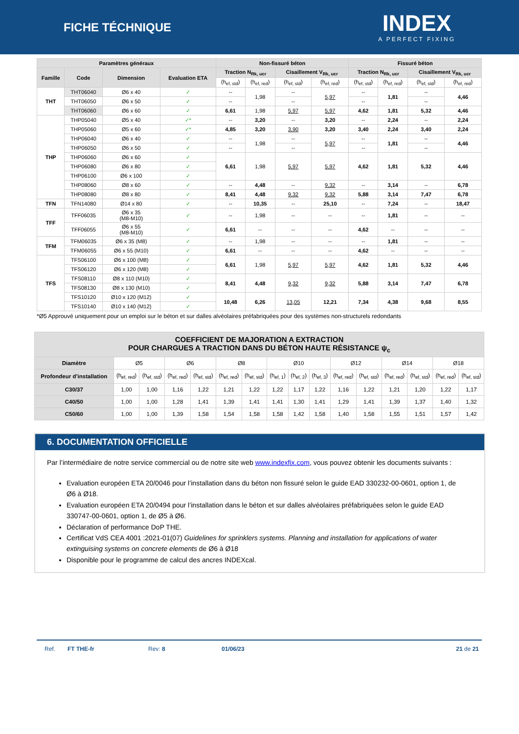FICHE TÉCHNIQUE
INDEX
A PERFECT FIXING
| Paramètres généraux | | | | Non-fissuré béton | | | | Fissuré béton | | | |
| --- | --- | --- | --- | --- | --- | --- | --- | --- | --- | --- | --- |
| Famille | Code | Dimension | Evaluation ETA | Traction N<sub>Rk, ucr</sub> | | Cisaillement V<sub>Rk, ucr</sub> | | Traction N<sub>Rk, ucr</sub> | | Cisaillement V<sub>Rk, ucr</sub> | |
| | | | | (h<sub>ef, std</sub>) | (h<sub>ef, red</sub>) | (h<sub>ef, std</sub>) | (h<sub>ef, red</sub>) | (h<sub>ef, std</sub>) | (h<sub>ef, red</sub>) | (h<sub>ef, std</sub>) | (h<sub>ef, red</sub>) |
| THT | THT06040 | Ø6 x 40 | ✓ | -- | 1,98 | -- | 5,97 | -- | 1,81 | -- | 4,46 |
| | THT06050 | Ø6 x 50 | ✓ | -- | | -- | | -- | | -- | |
| | THT06060 | Ø6 x 60 | ✓ | 6,61 | 1,98 | 5,97 | 5,97 | 4,62 | 1,81 | 5,32 | 4,46 |
| THP | THP05040 | Ø5 x 40 | ✓* | -- | 3,20 | -- | 3,20 | -- | 2,24 | -- | 2,24 |
| | THP05060 | Ø5 x 60 | ✓* | 4,85 | 3,20 | 3,90 | 3,20 | 3,40 | 2,24 | 3,40 | 2,24 |
| | THP06040 | Ø6 x 40 | ✓ | -- | 1,98 | -- | 5,97 | -- | 1,81 | -- | 4,46 |
| | THP06050 | Ø6 x 50 | ✓ | -- | | -- | | -- | | -- | |
| | THP06060 | Ø6 x 60 | ✓ | 6,61 | 1,98 | 5,97 | 5,97 | 4,62 | 1,81 | 5,32 | 4,46 |
| | THP06080 | Ø6 x 80 | ✓ | | | | | | | | |
| | THP06100 | Ø6 x 100 | ✓ | | | | | | | | |
| | THP08060 | Ø8 x 60 | ✓ | -- | 4,48 | -- | 9,32 | -- | 3,14 | -- | 6,78 |
| | THP08080 | Ø8 x 80 | ✓ | 8,41 | 4,48 | 9,32 | 9,32 | 5,88 | 3,14 | 7,47 | 6,78 |
| TFN | TFN14080 | Ø14 x 80 | ✓ | -- | 10,35 | -- | 25,10 | -- | 7,24 | -- | 18,47 |
| TFF | TFF06035 | Ø6 x 35 (M8-M10) | ✓ | -- | 1,98 | -- | -- | -- | 1,81 | -- | -- |
| | TFF06055 | Ø6 x 55 (M8-M10) | ✓ | 6,61 | -- | -- | -- | 4,62 | -- | -- | -- |
| TFM | TFM06035 | Ø6 x 35 (M8) | ✓ | -- | 1,98 | -- | -- | -- | 1,81 | -- | -- |
| | TFM06055 | Ø6 x 55 (M10) | ✓ | 6,61 | -- | -- | -- | 4,62 | -- | -- | -- |
| TFS | TFS06100 | Ø6 x 100 (M8) | ✓ | 6,61 | 1,98 | 5,97 | 5,97 | 4,62 | 1,81 | 5,32 | 4,46 |
| | TFS06120 | Ø6 x 120 (M8) | ✓ | | | | | | | | |
| | TFS08110 | Ø8 x 110 (M10) | ✓ | 8,41 | 4,48 | 9,32 | 9,32 | 5,88 | 3,14 | 7,47 | 6,78 |
| | TFS08130 | Ø8 x 130 (M10) | ✓ | | | | | | | | |
| | TFS10120 | Ø10 x 120 (M12) | ✓ | 10,48 | 6,26 | 13,05 | 12,21 | 7,34 | 4,38 | 9,68 | 8,55 |
| | TFS10140 | Ø10 x 140 (M12) | ✓ | | | | | | | | |
*Ø5 Approuvé uniquement pour un emploi sur le béton et sur dalles alvéolaires préfabriquées pour des systèmes non-structurels redondants
| COEFFICIENT DE MAJORATION A EXTRACTION POUR CHARGUES A TRACTION DANS DU BÉTON HAUTE RÉSISTANCE ψ<sub>c</sub> | | | | | | | | | | | | | | | |
| --- | --- | --- | --- | --- | --- | --- | --- | --- | --- | --- | --- | --- | --- | --- | --- |
| Diamètre | Ø5 | | Ø6 | | Ø8 | | Ø10 | | | Ø12 | | Ø14 | | Ø18 | |
| Profondeur d’installation | (h<sub>ef, red</sub>) | (h<sub>ef, std</sub>) | (h<sub>ef, red</sub>) | (h<sub>ef, std</sub>) | (h<sub>ef, red</sub>) | (h<sub>ef, std</sub>) | (h<sub>ef, 1</sub>) | (h<sub>ef, 2</sub>) | (h<sub>ef, 3</sub>) | (h<sub>ef, red</sub>) | (h<sub>ef, std</sub>) | (h<sub>ef, red</sub>) | (h<sub>ef, std</sub>) | (h<sub>ef, red</sub>) | (h<sub>ef, std</sub>) |
| C30/37 | 1,00 | 1,00 | 1,16 | 1,22 | 1,21 | 1,22 | 1,22 | 1,17 | 1,22 | 1,16 | 1,22 | 1,21 | 1,20 | 1,22 | 1,17 |
| C40/50 | 1,00 | 1,00 | 1,28 | 1,41 | 1,39 | 1,41 | 1,41 | 1,30 | 1,41 | 1,29 | 1,41 | 1,39 | 1,37 | 1,40 | 1,32 |
| C50/60 | 1,00 | 1,00 | 1,39 | 1,58 | 1,54 | 1,58 | 1,58 | 1,42 | 1,58 | 1,40 | 1,58 | 1,55 | 1,51 | 1,57 | 1,42 |
6. DOCUMENTATION OFFICIELLE
Par l’intermédiaire de notre service commercial ou de notre site web www.indexfix.com, vous pouvez obtenir les documents suivants :
Evaluation européen ETA 20/0046 pour l’installation dans du béton non fissuré selon le guide EAD 330232-00-0601, option 1, de Ø6 à Ø18.
Evaluation européen ETA 20/0494 pour l’installation dans le béton et sur dalles alvéolaires préfabriquées selon le guide EAD 330747-00-0601, option 1, de Ø5 à Ø6.
Déclaration of performance DoP THE.
Certificat VdS CEA 4001 :2021-01(07) Guidelines for sprinklers systems. Planning and installation for applications of water extinguising systems on concrete elements de Ø6 à Ø18
Disponible pour le programme de calcul des ancres INDEXcal.
Ref. FT THE-fr Rev: 8 01/06/23 21 de 21